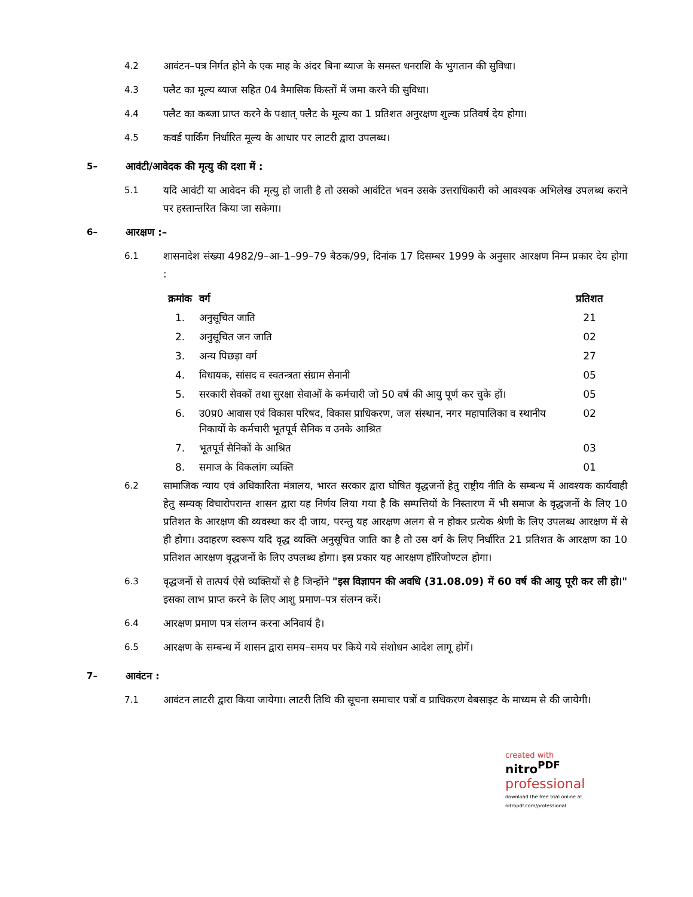4.2 आवंटन–पत्र निर्गत होने के एक माह के अंदर बिना ब्याज के समस्त धनराशि के भुगतान की सुविधा।
4.3 फ्लैट का मूल्य ब्याज सहित 04 त्रैमासिक किस्तों में जमा करने की सुविधा।
4.4 फ्लैट का कब्जा प्राप्त करने के पश्चात् फ्लैट के मूल्य का 1 प्रतिशत अनुरक्षण शुल्क प्रतिवर्ष देय होगा।
4.5 कवर्ड पार्किंग निर्धारित मूल्य के आधार पर लाटरी द्वारा उपलब्ध।
5– आवंटी/आवेदक की मृत्यु की दशा में :
5.1 यदि आवंटी या आवेदन की मृत्यु हो जाती है तो उसको आवंटित भवन उसके उत्तराधिकारी को आवश्यक अभिलेख उपलब्ध कराने पर हस्तान्तरित किया जा सकेगा।
6– आरक्षण :–
6.1 शासनादेश संख्या 4982/9–आ–1–99–79 बैठक/99, दिनांक 17 दिसम्बर 1999 के अनुसार आरक्षण निम्न प्रकार देय होगा :
| क्रमांक | वर्ग | प्रतिशत |
| --- | --- | --- |
| 1. | अनुसूचित जाति | 21 |
| 2. | अनुसूचित जन जाति | 02 |
| 3. | अन्य पिछड़ा वर्ग | 27 |
| 4. | विधायक, सांसद व स्वतन्त्रता संग्राम सेनानी | 05 |
| 5. | सरकारी सेवकों तथा सुरक्षा सेवाओं के कर्मचारी जो 50 वर्ष की आयु पूर्ण कर चुके हों। | 05 |
| 6. | उ0प्र0 आवास एवं विकास परिषद, विकास प्राधिकरण, जल संस्थान, नगर महापालिका व स्थानीय निकायों के कर्मचारी भूतपूर्व सैनिक व उनके आश्रित | 02 |
| 7. | भूतपूर्व सैनिकों के आश्रित | 03 |
| 8. | समाज के विकलांग व्यक्ति | 01 |
6.2 सामाजिक न्याय एवं अधिकारिता मंत्रालय, भारत सरकार द्वारा घोषित वृद्धजनों हेतु राष्ट्रीय नीति के सम्बन्ध में आवश्यक कार्यवाही हेतु सम्यक् विचारोपरान्त शासन द्वारा यह निर्णय लिया गया है कि सम्पत्तियों के निस्तारण में भी समाज के वृद्धजनों के लिए 10 प्रतिशत के आरक्षण की व्यवस्था कर दी जाय, परन्तु यह आरक्षण अलग से न होकर प्रत्येक श्रेणी के लिए उपलब्ध आरक्षण में से ही होगा। उदाहरण स्वरूप यदि वृद्ध व्यक्ति अनुसूचित जाति का है तो उस वर्ग के लिए निर्धारित 21 प्रतिशत के आरक्षण का 10 प्रतिशत आरक्षण वृद्धजनों के लिए उपलब्ध होगा। इस प्रकार यह आरक्षण हॉरिजोण्टल होगा।
6.3 वृद्धजनों से तात्पर्य ऐसे व्यक्तियों से है जिन्होंने "इस विज्ञापन की अवधि (31.08.09) में 60 वर्ष की आयु पूरी कर ली हो।" इसका लाभ प्राप्त करने के लिए आशु प्रमाण–पत्र संलग्न करें।
6.4 आरक्षण प्रमाण पत्र संलग्न करना अनिवार्य है।
6.5 आरक्षण के सम्बन्ध में शासन द्वारा समय–समय पर किये गये संशोधन आदेश लागू होगें।
7– आवंटन :
7.1 आवंटन लाटरी द्वारा किया जायेगा। लाटरी तिथि की सूचना समाचार पत्रों व प्राधिकरण वेबसाइट के माध्यम से की जायेगी।
created with
nitro<sup>PDF</sup> professional
download the free trial online at nitropdf.com/professional